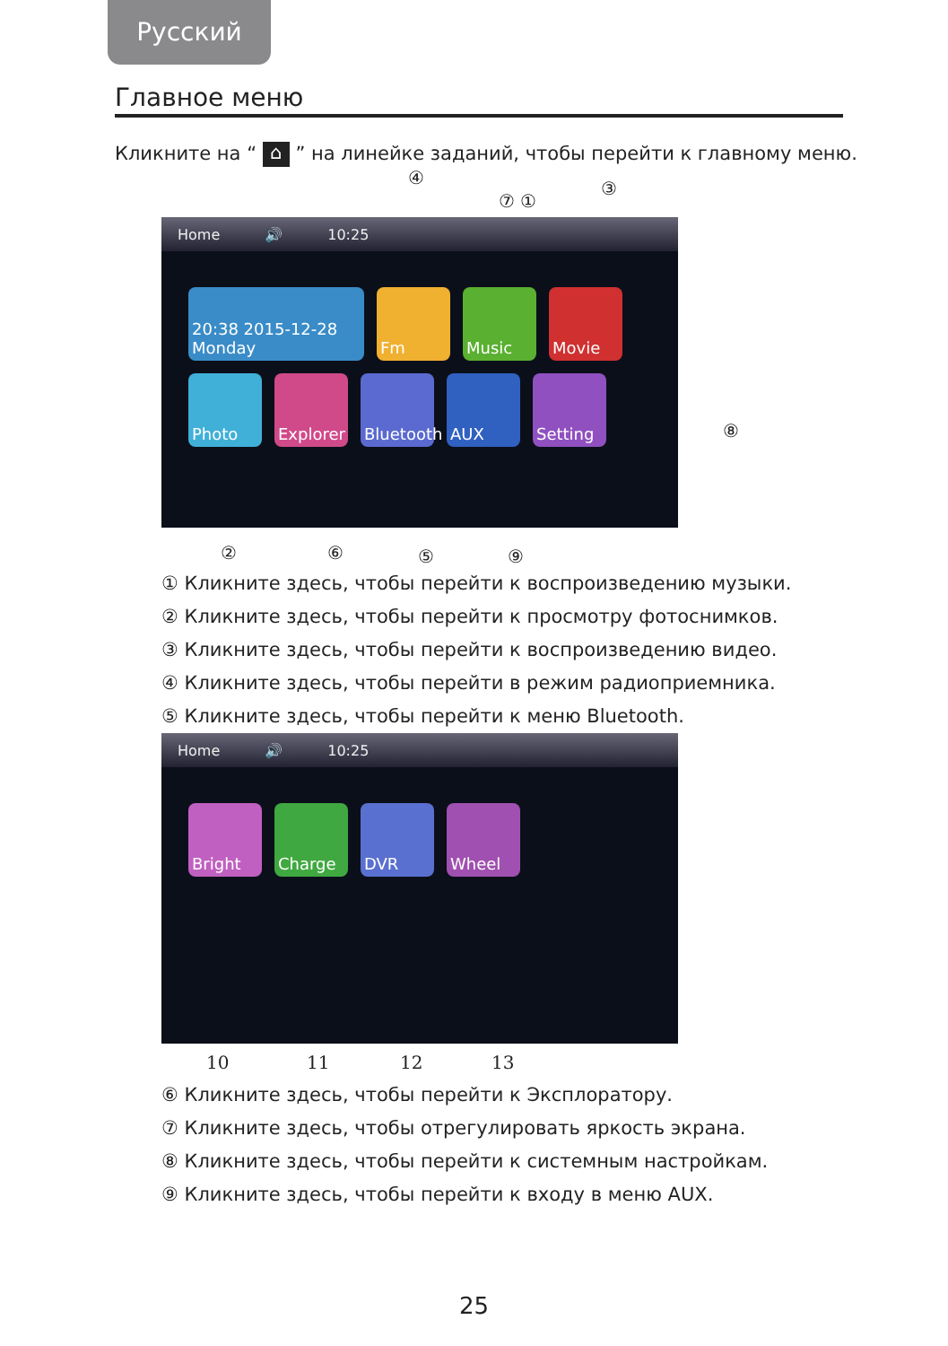Русский
Главное меню
Кликните на “ ⌂ ” на линейке заданий, чтобы перейти к главному меню.
④
⑦ ①
③
Home 🔊 10:25
20:38 2015-12-28 Monday
Fm
Music
Movie
Photo
Explorer
Bluetooth
AUX
Setting
⑧
② ⑥ ⑤ ⑨
① Кликните здесь, чтобы перейти к воспроизведению музыки.
② Кликните здесь, чтобы перейти к просмотру фотоснимков.
③ Кликните здесь, чтобы перейти к воспроизведению видео.
④ Кликните здесь, чтобы перейти в режим радиоприемника.
⑤ Кликните здесь, чтобы перейти к меню Bluetooth.
Home 🔊 10:25
Bright
Charge
DVR
Wheel
10 11 12 13
⑥ Кликните здесь, чтобы перейти к Эксплоратору.
⑦ Кликните здесь, чтобы отрегулировать яркость экрана.
⑧ Кликните здесь, чтобы перейти к системным настройкам.
⑨ Кликните здесь, чтобы перейти к входу в меню AUX.
25